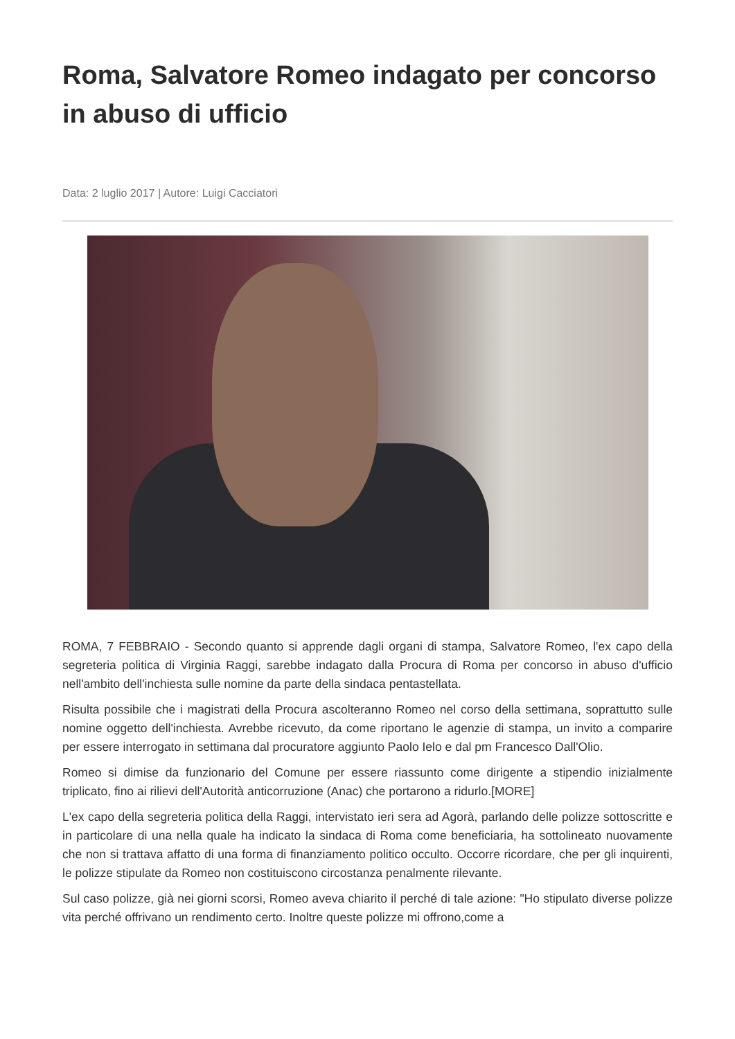Roma, Salvatore Romeo indagato per concorso in abuso di ufficio
Data: 2 luglio 2017 | Autore: Luigi Cacciatori
ROMA, 7 FEBBRAIO - Secondo quanto si apprende dagli organi di stampa, Salvatore Romeo, l'ex capo della segreteria politica di Virginia Raggi, sarebbe indagato dalla Procura di Roma per concorso in abuso d'ufficio nell'ambito dell'inchiesta sulle nomine da parte della sindaca pentastellata.
Risulta possibile che i magistrati della Procura ascolteranno Romeo nel corso della settimana, soprattutto sulle nomine oggetto dell'inchiesta. Avrebbe ricevuto, da come riportano le agenzie di stampa, un invito a comparire per essere interrogato in settimana dal procuratore aggiunto Paolo Ielo e dal pm Francesco Dall'Olio.
Romeo si dimise da funzionario del Comune per essere riassunto come dirigente a stipendio inizialmente triplicato, fino ai rilievi dell'Autorità anticorruzione (Anac) che portarono a ridurlo.[MORE]
L'ex capo della segreteria politica della Raggi, intervistato ieri sera ad Agorà, parlando delle polizze sottoscritte e in particolare di una nella quale ha indicato la sindaca di Roma come beneficiaria, ha sottolineato nuovamente che non si trattava affatto di una forma di finanziamento politico occulto. Occorre ricordare, che per gli inquirenti, le polizze stipulate da Romeo non costituiscono circostanza penalmente rilevante.
Sul caso polizze, già nei giorni scorsi, Romeo aveva chiarito il perché di tale azione: "Ho stipulato diverse polizze vita perché offrivano un rendimento certo. Inoltre queste polizze mi offrono,come a